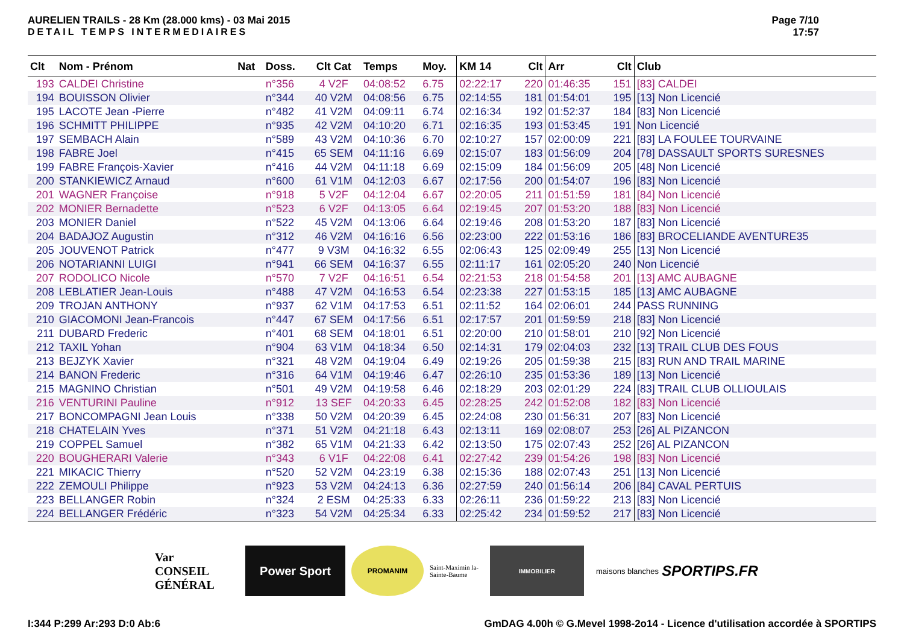AURELIEN TRAILS - 28 Km (28.000 kms) - 03 Mai 2015
DETAIL TEMPS INTERMEDIAIRES
Page 7/10
17:57
| Clt | Nom - Prénom | Nat | Doss. | Clt Cat | Temps | Moy. | KM 14 | Clt | Arr | Clt | Club |
| --- | --- | --- | --- | --- | --- | --- | --- | --- | --- | --- | --- |
| 193 | CALDEI Christine | | n°356 | 4 V2F | 04:08:52 | 6.75 | 02:22:17 | 220 | 01:46:35 | 151 | [83] CALDEI |
| 194 | BOUISSON Olivier | | n°344 | 40 V2M | 04:08:56 | 6.75 | 02:14:55 | 181 | 01:54:01 | 195 | [13] Non Licencié |
| 195 | LACOTE Jean -Pierre | | n°482 | 41 V2M | 04:09:11 | 6.74 | 02:16:34 | 192 | 01:52:37 | 184 | [83] Non Licencié |
| 196 | SCHMITT PHILIPPE | | n°935 | 42 V2M | 04:10:20 | 6.71 | 02:16:35 | 193 | 01:53:45 | 191 | Non Licencié |
| 197 | SEMBACH Alain | | n°589 | 43 V2M | 04:10:36 | 6.70 | 02:10:27 | 157 | 02:00:09 | 221 | [83] LA FOULEE TOURVAINE |
| 198 | FABRE Joel | | n°415 | 65 SEM | 04:11:16 | 6.69 | 02:15:07 | 183 | 01:56:09 | 204 | [78] DASSAULT SPORTS SURESNES |
| 199 | FABRE François-Xavier | | n°416 | 44 V2M | 04:11:18 | 6.69 | 02:15:09 | 184 | 01:56:09 | 205 | [48] Non Licencié |
| 200 | STANKIEWICZ Arnaud | | n°600 | 61 V1M | 04:12:03 | 6.67 | 02:17:56 | 200 | 01:54:07 | 196 | [83] Non Licencié |
| 201 | WAGNER Françoise | | n°918 | 5 V2F | 04:12:04 | 6.67 | 02:20:05 | 211 | 01:51:59 | 181 | [84] Non Licencié |
| 202 | MONIER Bernadette | | n°523 | 6 V2F | 04:13:05 | 6.64 | 02:19:45 | 207 | 01:53:20 | 188 | [83] Non Licencié |
| 203 | MONIER Daniel | | n°522 | 45 V2M | 04:13:06 | 6.64 | 02:19:46 | 208 | 01:53:20 | 187 | [83] Non Licencié |
| 204 | BADAJOZ Augustin | | n°312 | 46 V2M | 04:16:16 | 6.56 | 02:23:00 | 222 | 01:53:16 | 186 | [83] BROCELIANDE AVENTURE35 |
| 205 | JOUVENOT Patrick | | n°477 | 9 V3M | 04:16:32 | 6.55 | 02:06:43 | 125 | 02:09:49 | 255 | [13] Non Licencié |
| 206 | NOTARIANNI LUIGI | | n°941 | 66 SEM | 04:16:37 | 6.55 | 02:11:17 | 161 | 02:05:20 | 240 | Non Licencié |
| 207 | RODOLICO Nicole | | n°570 | 7 V2F | 04:16:51 | 6.54 | 02:21:53 | 218 | 01:54:58 | 201 | [13] AMC AUBAGNE |
| 208 | LEBLATIER Jean-Louis | | n°488 | 47 V2M | 04:16:53 | 6.54 | 02:23:38 | 227 | 01:53:15 | 185 | [13] AMC AUBAGNE |
| 209 | TROJAN ANTHONY | | n°937 | 62 V1M | 04:17:53 | 6.51 | 02:11:52 | 164 | 02:06:01 | 244 | PASS RUNNING |
| 210 | GIACOMONI Jean-Francois | | n°447 | 67 SEM | 04:17:56 | 6.51 | 02:17:57 | 201 | 01:59:59 | 218 | [83] Non Licencié |
| 211 | DUBARD Frederic | | n°401 | 68 SEM | 04:18:01 | 6.51 | 02:20:00 | 210 | 01:58:01 | 210 | [92] Non Licencié |
| 212 | TAXIL Yohan | | n°904 | 63 V1M | 04:18:34 | 6.50 | 02:14:31 | 179 | 02:04:03 | 232 | [13] TRAIL CLUB DES FOUS |
| 213 | BEJZYK Xavier | | n°321 | 48 V2M | 04:19:04 | 6.49 | 02:19:26 | 205 | 01:59:38 | 215 | [83] RUN AND TRAIL MARINE |
| 214 | BANON Frederic | | n°316 | 64 V1M | 04:19:46 | 6.47 | 02:26:10 | 235 | 01:53:36 | 189 | [13] Non Licencié |
| 215 | MAGNINO Christian | | n°501 | 49 V2M | 04:19:58 | 6.46 | 02:18:29 | 203 | 02:01:29 | 224 | [83] TRAIL CLUB OLLIOULAIS |
| 216 | VENTURINI Pauline | | n°912 | 13 SEF | 04:20:33 | 6.45 | 02:28:25 | 242 | 01:52:08 | 182 | [83] Non Licencié |
| 217 | BONCOMPAGNI Jean Louis | | n°338 | 50 V2M | 04:20:39 | 6.45 | 02:24:08 | 230 | 01:56:31 | 207 | [83] Non Licencié |
| 218 | CHATELAIN Yves | | n°371 | 51 V2M | 04:21:18 | 6.43 | 02:13:11 | 169 | 02:08:07 | 253 | [26] AL PIZANCON |
| 219 | COPPEL Samuel | | n°382 | 65 V1M | 04:21:33 | 6.42 | 02:13:50 | 175 | 02:07:43 | 252 | [26] AL PIZANCON |
| 220 | BOUGHERARI Valerie | | n°343 | 6 V1F | 04:22:08 | 6.41 | 02:27:42 | 239 | 01:54:26 | 198 | [83] Non Licencié |
| 221 | MIKACIC Thierry | | n°520 | 52 V2M | 04:23:19 | 6.38 | 02:15:36 | 188 | 02:07:43 | 251 | [13] Non Licencié |
| 222 | ZEMOULI Philippe | | n°923 | 53 V2M | 04:24:13 | 6.36 | 02:27:59 | 240 | 01:56:14 | 206 | [84] CAVAL PERTUIS |
| 223 | BELLANGER Robin | | n°324 | 2 ESM | 04:25:33 | 6.33 | 02:26:11 | 236 | 01:59:22 | 213 | [83] Non Licencié |
| 224 | BELLANGER Frédéric | | n°323 | 54 V2M | 04:25:34 | 6.33 | 02:25:42 | 234 | 01:59:52 | 217 | [83] Non Licencié |
Var
CONSEIL GÉNÉRAL
Power Sport
PROMANIM
Saint-Maximin la-Sainte-Baume
IMMOBILIER
maisons blanches
SPORTIPS.FR
I:344 P:299 Ar:293 D:0 Ab:6 GmDAG 4.00h © G.Mevel 1998-2o14 - Licence d'utilisation accordée à SPORTIPS